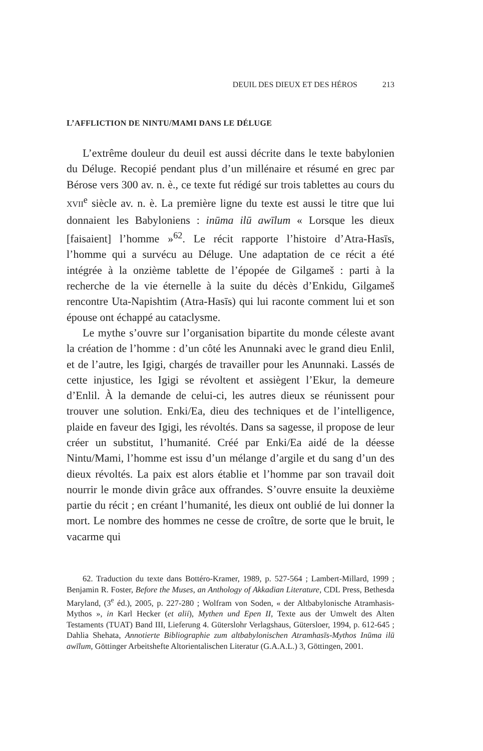DEUIL DES DIEUX ET DES HÉROS 213
L’AFFLICTION DE NINTU/MAMI DANS LE DÉLUGE
L’extrême douleur du deuil est aussi décrite dans le texte babylonien du Déluge. Recopié pendant plus d’un millénaire et résumé en grec par Bérose vers 300 av. n. è., ce texte fut rédigé sur trois tablettes au cours du XVII<sup>e</sup> siècle av. n. è. La première ligne du texte est aussi le titre que lui donnaient les Babyloniens : inūma ilū awīlum « Lorsque les dieux [faisaient] l’homme »<sup>62</sup>. Le récit rapporte l’histoire d’Atra-Hasīs, l’homme qui a survécu au Déluge. Une adaptation de ce récit a été intégrée à la onzième tablette de l’épopée de Gilgameš : parti à la recherche de la vie éternelle à la suite du décès d’Enkidu, Gilgameš rencontre Uta-Napishtim (Atra-Hasīs) qui lui raconte comment lui et son épouse ont échappé au cataclysme.
Le mythe s’ouvre sur l’organisation bipartite du monde céleste avant la création de l’homme : d’un côté les Anunnaki avec le grand dieu Enlil, et de l’autre, les Igigi, chargés de travailler pour les Anunnaki. Lassés de cette injustice, les Igigi se révoltent et assiègent l’Ekur, la demeure d’Enlil. À la demande de celui-ci, les autres dieux se réunissent pour trouver une solution. Enki/Ea, dieu des techniques et de l’intelligence, plaide en faveur des Igigi, les révoltés. Dans sa sagesse, il propose de leur créer un substitut, l’humanité. Créé par Enki/Ea aidé de la déesse Nintu/Mami, l’homme est issu d’un mélange d’argile et du sang d’un des dieux révoltés. La paix est alors établie et l’homme par son travail doit nourrir le monde divin grâce aux offrandes. S’ouvre ensuite la deuxième partie du récit ; en créant l’humanité, les dieux ont oublié de lui donner la mort. Le nombre des hommes ne cesse de croître, de sorte que le bruit, le vacarme qui
62. Traduction du texte dans Bottéro-Kramer, 1989, p. 527-564 ; Lambert-Millard, 1999 ; Benjamin R. Foster, Before the Muses, an Anthology of Akkadian Literature, CDL Press, Bethesda Maryland, (3<sup>e</sup> éd.), 2005, p. 227-280 ; Wolfram von Soden, « der Altbabylonische Atramhasis-Mythos », in Karl Hecker (et alii), Mythen und Epen II, Texte aus der Umwelt des Alten Testaments (TUAT) Band III, Lieferung 4. Güterslohr Verlagshaus, Gütersloer, 1994, p. 612-645 ; Dahlia Shehata, Annotierte Bibliographie zum altbabylonischen Atramhasīs-Mythos Inūma ilū awīlum, Göttinger Arbeitshefte Altorientalischen Literatur (G.A.A.L.) 3, Göttingen, 2001.